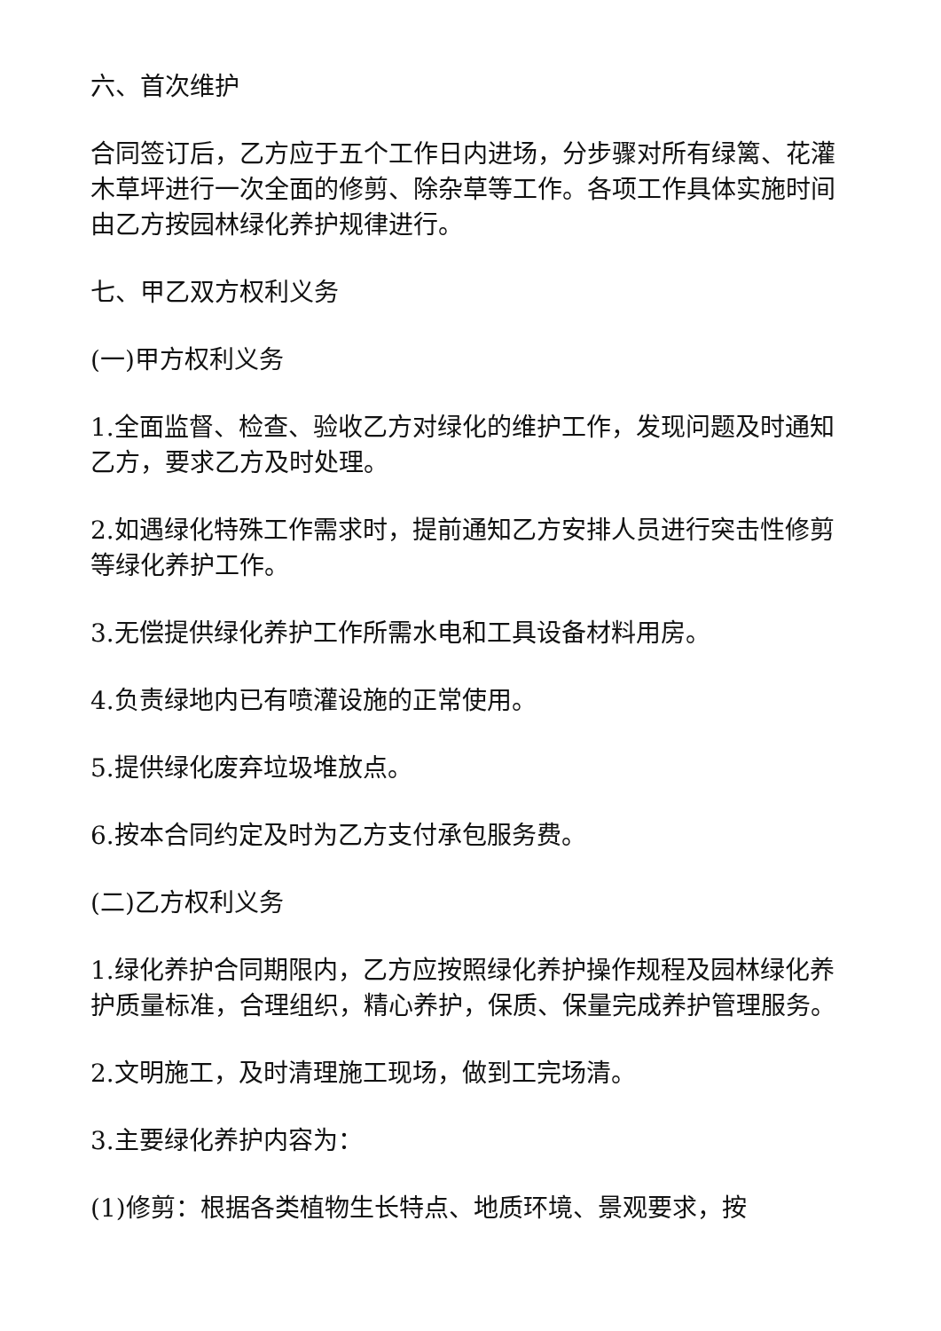六、首次维护
合同签订后，乙方应于五个工作日内进场，分步骤对所有绿篱、花灌木草坪进行一次全面的修剪、除杂草等工作。各项工作具体实施时间由乙方按园林绿化养护规律进行。
七、甲乙双方权利义务
(一)甲方权利义务
1.全面监督、检查、验收乙方对绿化的维护工作，发现问题及时通知乙方，要求乙方及时处理。
2.如遇绿化特殊工作需求时，提前通知乙方安排人员进行突击性修剪等绿化养护工作。
3.无偿提供绿化养护工作所需水电和工具设备材料用房。
4.负责绿地内已有喷灌设施的正常使用。
5.提供绿化废弃垃圾堆放点。
6.按本合同约定及时为乙方支付承包服务费。
(二)乙方权利义务
1.绿化养护合同期限内，乙方应按照绿化养护操作规程及园林绿化养护质量标准，合理组织，精心养护，保质、保量完成养护管理服务。
2.文明施工，及时清理施工现场，做到工完场清。
3.主要绿化养护内容为：
(1)修剪：根据各类植物生长特点、地质环境、景观要求，按